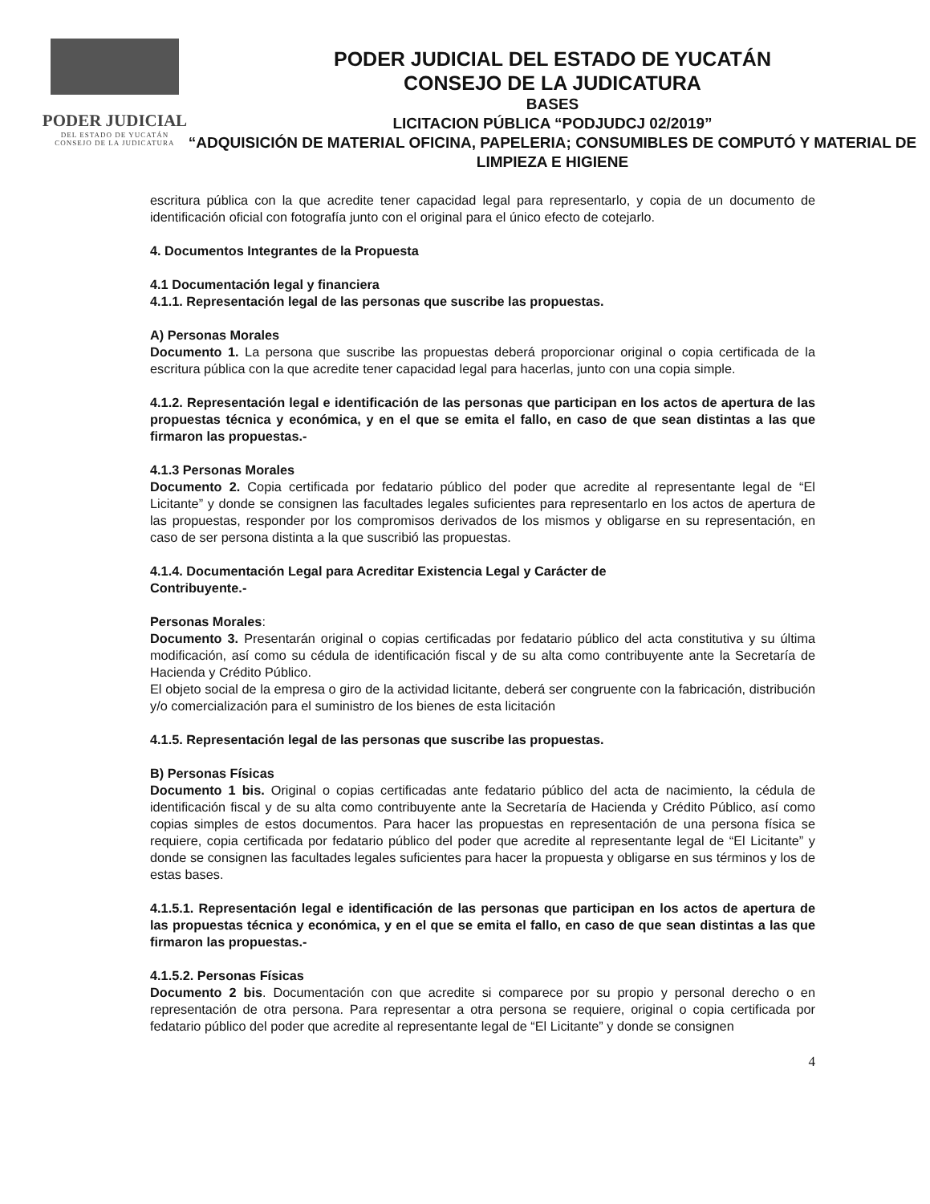PODER JUDICIAL
DEL ESTADO DE YUCATÁN
CONSEJO DE LA JUDICATURA
PODER JUDICIAL DEL ESTADO DE YUCATÁN
CONSEJO DE LA JUDICATURA
BASES
LICITACION PÚBLICA “PODJUDCJ 02/2019”
“ADQUISICIÓN DE MATERIAL OFICINA, PAPELERIA; CONSUMIBLES DE COMPUTÓ Y MATERIAL DE LIMPIEZA E HIGIENE
escritura pública con la que acredite tener capacidad legal para representarlo, y copia de un documento de identificación oficial con fotografía junto con el original para el único efecto de cotejarlo.
4. Documentos Integrantes de la Propuesta
4.1 Documentación legal y financiera
4.1.1. Representación legal de las personas que suscribe las propuestas.
A) Personas Morales
Documento 1. La persona que suscribe las propuestas deberá proporcionar original o copia certificada de la escritura pública con la que acredite tener capacidad legal para hacerlas, junto con una copia simple.
4.1.2. Representación legal e identificación de las personas que participan en los actos de apertura de las propuestas técnica y económica, y en el que se emita el fallo, en caso de que sean distintas a las que firmaron las propuestas.-
4.1.3 Personas Morales
Documento 2. Copia certificada por fedatario público del poder que acredite al representante legal de “El Licitante” y donde se consignen las facultades legales suficientes para representarlo en los actos de apertura de las propuestas, responder por los compromisos derivados de los mismos y obligarse en su representación, en caso de ser persona distinta a la que suscribió las propuestas.
4.1.4. Documentación Legal para Acreditar Existencia Legal y Carácter de
Contribuyente.-
Personas Morales:
Documento 3. Presentarán original o copias certificadas por fedatario público del acta constitutiva y su última modificación, así como su cédula de identificación fiscal y de su alta como contribuyente ante la Secretaría de Hacienda y Crédito Público.
El objeto social de la empresa o giro de la actividad licitante, deberá ser congruente con la fabricación, distribución y/o comercialización para el suministro de los bienes de esta licitación
4.1.5. Representación legal de las personas que suscribe las propuestas.
B) Personas Físicas
Documento 1 bis. Original o copias certificadas ante fedatario público del acta de nacimiento, la cédula de identificación fiscal y de su alta como contribuyente ante la Secretaría de Hacienda y Crédito Público, así como copias simples de estos documentos. Para hacer las propuestas en representación de una persona física se requiere, copia certificada por fedatario público del poder que acredite al representante legal de “El Licitante” y donde se consignen las facultades legales suficientes para hacer la propuesta y obligarse en sus términos y los de estas bases.
4.1.5.1. Representación legal e identificación de las personas que participan en los actos de apertura de las propuestas técnica y económica, y en el que se emita el fallo, en caso de que sean distintas a las que firmaron las propuestas.-
4.1.5.2. Personas Físicas
Documento 2 bis. Documentación con que acredite si comparece por su propio y personal derecho o en representación de otra persona. Para representar a otra persona se requiere, original o copia certificada por fedatario público del poder que acredite al representante legal de “El Licitante” y donde se consignen
4